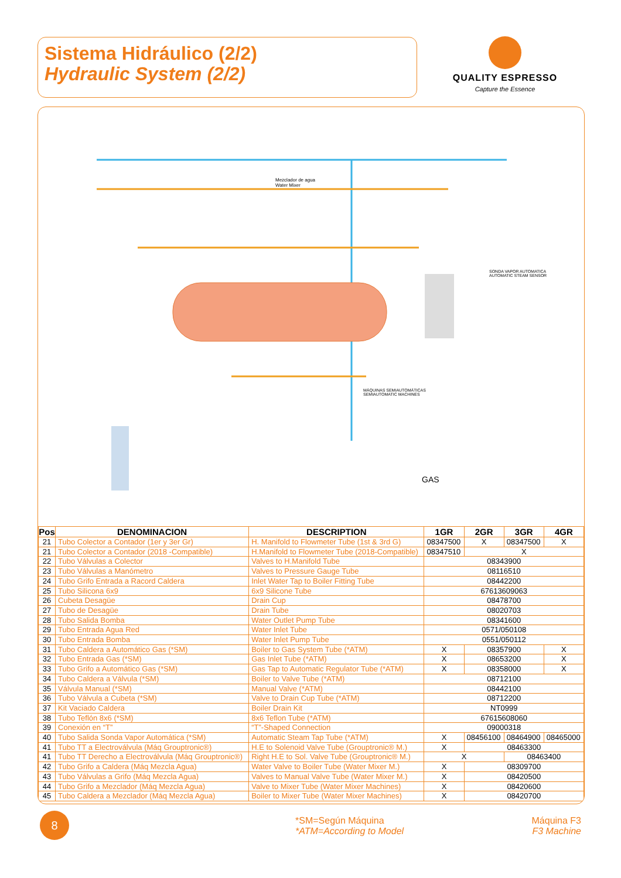Sistema Hidráulico (2/2)
Hydraulic System (2/2)
QUALITY ESPRESSO
Capture the Essence
SONDA VAPOR AUTOMATICA
AUTOMATIC STEAM SENSOR
MÁQUINAS SEMIAUTOMÁTICAS
SEMIAUTOMATIC MACHINES
Mezclador de agua
Water Mixer
GAS
| Pos | DENOMINACION | DESCRIPTION | 1GR | 2GR | 3GR | 4GR |
| --- | --- | --- | --- | --- | --- | --- |
| 21 | Tubo Colector a Contador (1er y 3er Gr) | H. Manifold to Flowmeter Tube (1st & 3rd G) | 08347500 | X | 08347500 | X |
| 21 | Tubo Colector a Contador (2018 -Compatible) | H.Manifold to Flowmeter Tube (2018-Compatible) | 08347510 | X | | |
| 22 | Tubo Válvulas a Colector | Valves to H.Manifold Tube | 08343900 | | | |
| 23 | Tubo Válvulas a Manómetro | Valves to Pressure Gauge Tube | 08116510 | | | |
| 24 | Tubo Grifo Entrada a Racord Caldera | Inlet Water Tap to Boiler Fitting Tube | 08442200 | | | |
| 25 | Tubo Silicona 6x9 | 6x9 Silicone Tube | 67613609063 | | | |
| 26 | Cubeta Desagüe | Drain Cup | 08478700 | | | |
| 27 | Tubo de Desagüe | Drain Tube | 08020703 | | | |
| 28 | Tubo Salida Bomba | Water Outlet Pump Tube | 08341600 | | | |
| 29 | Tubo Entrada Agua Red | Water Inlet Tube | 0571/050108 | | | |
| 30 | Tubo Entrada Bomba | Water Inlet Pump Tube | 0551/050112 | | | |
| 31 | Tubo Caldera a Automático Gas (*SM) | Boiler to Gas System Tube (*ATM) | X | 08357900 | | X |
| 32 | Tubo Entrada Gas (*SM) | Gas Inlet Tube (*ATM) | X | 08653200 | | X |
| 33 | Tubo Grifo a Automático Gas (*SM) | Gas Tap to Automatic Regulator Tube (*ATM) | X | 08358000 | | X |
| 34 | Tubo Caldera a Válvula (*SM) | Boiler to Valve Tube (*ATM) | 08712100 | | | |
| 35 | Válvula Manual (*SM) | Manual Valve (*ATM) | 08442100 | | | |
| 36 | Tubo Válvula a Cubeta (*SM) | Valve to Drain Cup Tube (*ATM) | 08712200 | | | |
| 37 | Kit Vaciado Caldera | Boiler Drain Kit | NT0999 | | | |
| 38 | Tubo Teflón 8x6 (*SM) | 8x6 Teflon Tube (*ATM) | 67615608060 | | | |
| 39 | Conexión en “T” | “T”-Shaped Connection | 09000318 | | | |
| 40 | Tubo Salida Sonda Vapor Automática (*SM) | Automatic Steam Tap Tube (*ATM) | X | 08456100 | 08464900 | 08465000 |
| 41 | Tubo TT a Electroválvula (Máq Grouptronic®) | H.E to Solenoid Valve Tube (Grouptronic® M.) | X | 08463300 | | |
| 41 | Tubo TT Derecho a Electroválvula (Máq Grouptronic®) | Right H.E to Sol. Valve Tube (Grouptronic® M.) | X | | 08463400 | |
| 42 | Tubo Grifo a Caldera (Máq Mezcla Agua) | Water Valve to Boiler Tube (Water Mixer M.) | X | 08309700 | | |
| 43 | Tubo Válvulas a Grifo (Máq Mezcla Agua) | Valves to Manual Valve Tube (Water Mixer M.) | X | 08420500 | | |
| 44 | Tubo Grifo a Mezclador (Máq Mezcla Agua) | Valve to Mixer Tube (Water Mixer Machines) | X | 08420600 | | |
| 45 | Tubo Caldera a Mezclador (Máq Mezcla Agua) | Boiler to Mixer Tube (Water Mixer Machines) | X | 08420700 | | |
8
*SM=Según Máquina
*ATM=According to Model
Máquina F3
F3 Machine